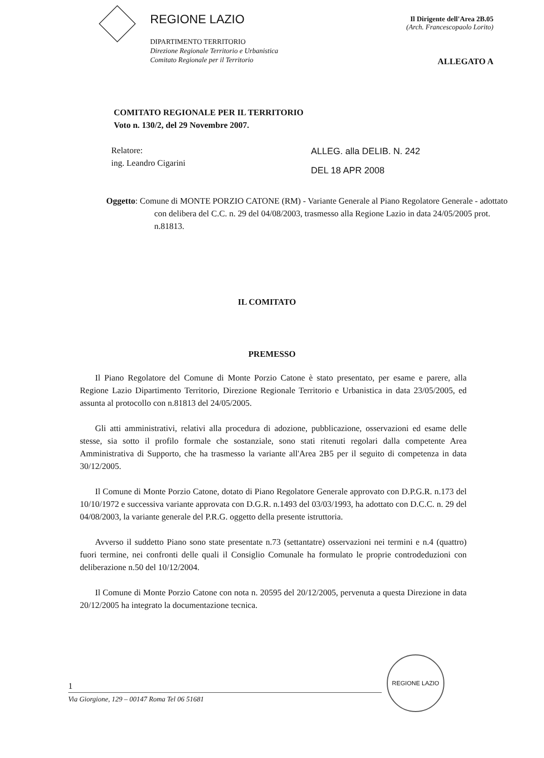REGIONE LAZIO
DIPARTIMENTO TERRITORIO
Direzione Regionale Territorio e Urbanistica
Comitato Regionale per il Territorio
Il Dirigente dell'Area 2B.05
(Arch. Francescopaolo Lorito)
ALLEGATO A
COMITATO REGIONALE PER IL TERRITORIO
Voto n. 130/2, del 29 Novembre 2007.
Relatore:
ing. Leandro Cigarini
ALLEG. alla DELIB. N. 242
DEL 18 APR 2008
Oggetto: Comune di MONTE PORZIO CATONE (RM) - Variante Generale al Piano Regolatore Generale - adottato con delibera del C.C. n. 29 del 04/08/2003, trasmesso alla Regione Lazio in data 24/05/2005 prot. n.81813.
IL COMITATO
PREMESSO
Il Piano Regolatore del Comune di Monte Porzio Catone è stato presentato, per esame e parere, alla Regione Lazio Dipartimento Territorio, Direzione Regionale Territorio e Urbanistica in data 23/05/2005, ed assunta al protocollo con n.81813 del 24/05/2005.
Gli atti amministrativi, relativi alla procedura di adozione, pubblicazione, osservazioni ed esame delle stesse, sia sotto il profilo formale che sostanziale, sono stati ritenuti regolari dalla competente Area Amministrativa di Supporto, che ha trasmesso la variante all'Area 2B5 per il seguito di competenza in data 30/12/2005.
Il Comune di Monte Porzio Catone, dotato di Piano Regolatore Generale approvato con D.P.G.R. n.173 del 10/10/1972 e successiva variante approvata con D.G.R. n.1493 del 03/03/1993, ha adottato con D.C.C. n. 29 del 04/08/2003, la variante generale del P.R.G. oggetto della presente istruttoria.
Avverso il suddetto Piano sono state presentate n.73 (settantatre) osservazioni nei termini e n.4 (quattro) fuori termine, nei confronti delle quali il Consiglio Comunale ha formulato le proprie controdeduzioni con deliberazione n.50 del 10/12/2004.
Il Comune di Monte Porzio Catone con nota n. 20595 del 20/12/2005, pervenuta a questa Direzione in data 20/12/2005 ha integrato la documentazione tecnica.
1
Via Giorgione, 129 – 00147 Roma Tel 06 51681
REGIONE LAZIO